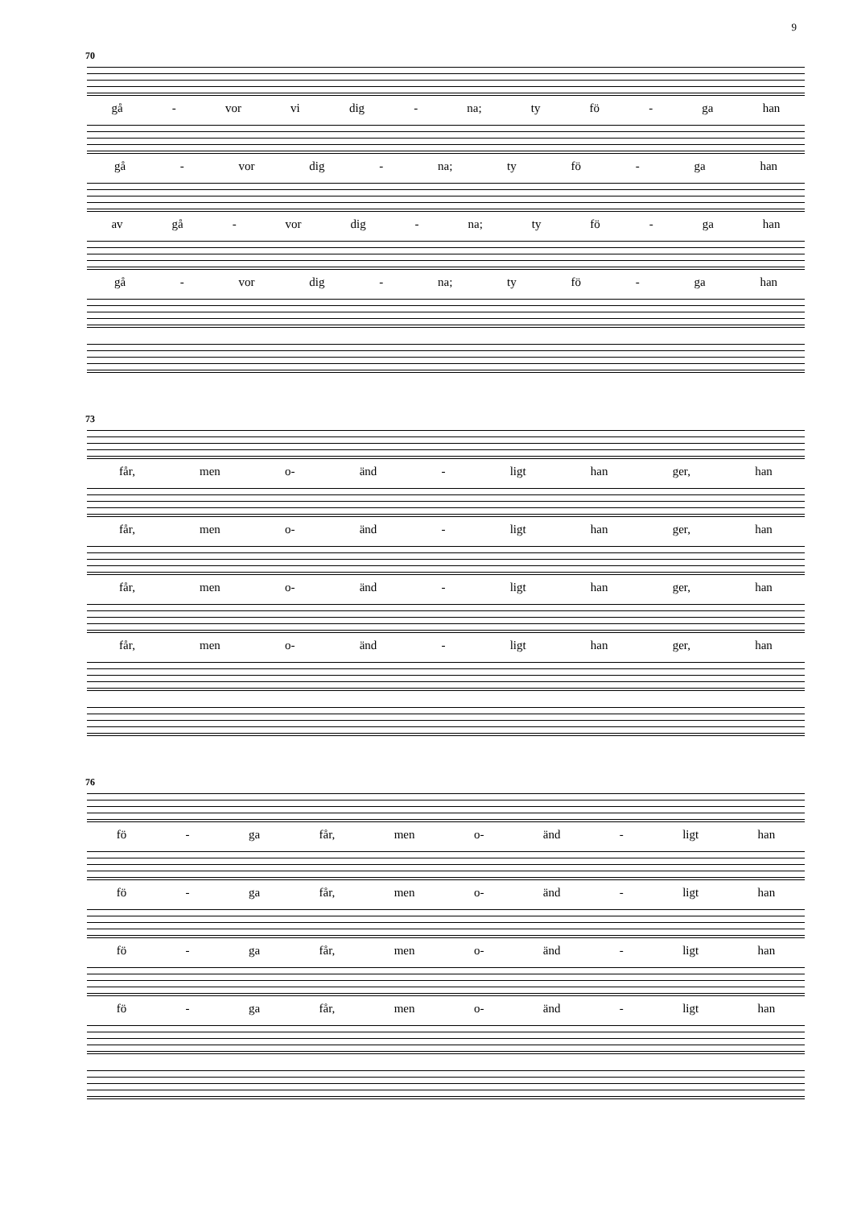9
70
gå - vor vi dig - na; ty fö - ga han
gå - vor dig - na; ty fö - ga han
av gå - vor dig - na; ty fö - ga han
gå - vor dig - na; ty fö - ga han
73
får, men o- änd - ligt han ger, han
får, men o- änd - ligt han ger, han
får, men o- änd - ligt han ger, han
får, men o- änd - ligt han ger, han
76
fö - ga får, men o- änd - ligt han
fö - ga får, men o- änd - ligt han
fö - ga får, men o- änd - ligt han
fö - ga får, men o- änd - ligt han